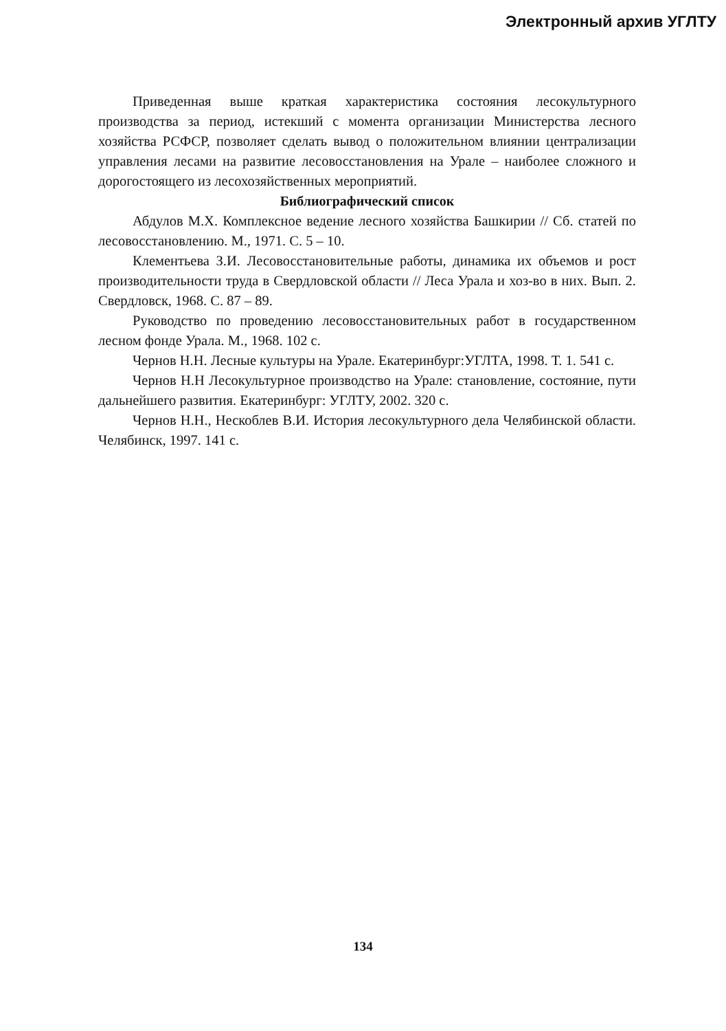Электронный архив УГЛТУ
Приведенная выше краткая характеристика состояния лесокультурного производства за период, истекший с момента организации Министерства лесного хозяйства РСФСР, позволяет сделать вывод о положительном влиянии централизации управления лесами на развитие лесовосстановления на Урале – наиболее сложного и дорогостоящего из лесохозяйственных мероприятий.
Библиографический список
Абдулов М.Х. Комплексное ведение лесного хозяйства Башкирии // Сб. статей по лесовосстановлению. М., 1971. С. 5 – 10.
Клементьева З.И. Лесовосстановительные работы, динамика их объемов и рост производительности труда в Свердловской области // Леса Урала и хоз-во в них. Вып. 2. Свердловск, 1968. С. 87 – 89.
Руководство по проведению лесовосстановительных работ в государственном лесном фонде Урала. М., 1968. 102 с.
Чернов Н.Н. Лесные культуры на Урале. Екатеринбург:УГЛТА, 1998. Т. 1. 541 с.
Чернов Н.Н Лесокультурное производство на Урале: становление, состояние, пути дальнейшего развития. Екатеринбург: УГЛТУ, 2002. 320 с.
Чернов Н.Н., Нескоблев В.И. История лесокультурного дела Челябинской области. Челябинск, 1997. 141 с.
134